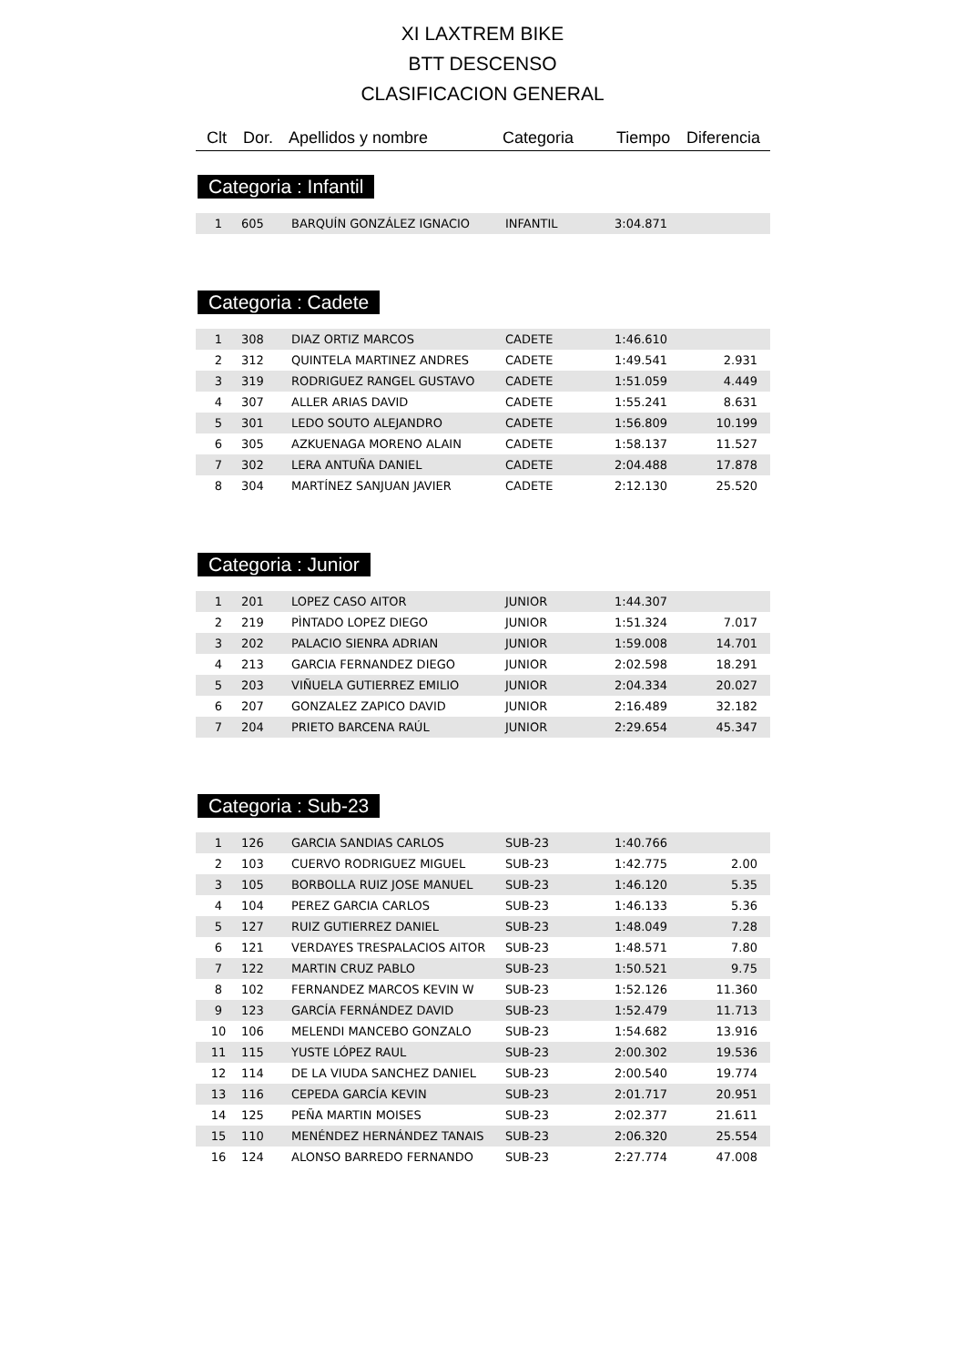XI LAXTREM BIKE
BTT DESCENSO
CLASIFICACION GENERAL
Clt Dor. Apellidos y nombre Categoria Tiempo Diferencia
Categoria : Infantil
| 1 | 605 | BARQUÍN GONZÁLEZ IGNACIO | INFANTIL | 3:04.871 | |
Categoria : Cadete
| 1 | 308 | DIAZ ORTIZ MARCOS | CADETE | 1:46.610 | |
| 2 | 312 | QUINTELA MARTINEZ ANDRES | CADETE | 1:49.541 | 2.931 |
| 3 | 319 | RODRIGUEZ RANGEL GUSTAVO | CADETE | 1:51.059 | 4.449 |
| 4 | 307 | ALLER ARIAS DAVID | CADETE | 1:55.241 | 8.631 |
| 5 | 301 | LEDO SOUTO ALEJANDRO | CADETE | 1:56.809 | 10.199 |
| 6 | 305 | AZKUENAGA MORENO ALAIN | CADETE | 1:58.137 | 11.527 |
| 7 | 302 | LERA ANTUÑA DANIEL | CADETE | 2:04.488 | 17.878 |
| 8 | 304 | MARTÍNEZ SANJUAN JAVIER | CADETE | 2:12.130 | 25.520 |
Categoria : Junior
| 1 | 201 | LOPEZ CASO AITOR | JUNIOR | 1:44.307 | |
| 2 | 219 | PÌNTADO LOPEZ DIEGO | JUNIOR | 1:51.324 | 7.017 |
| 3 | 202 | PALACIO SIENRA ADRIAN | JUNIOR | 1:59.008 | 14.701 |
| 4 | 213 | GARCIA FERNANDEZ DIEGO | JUNIOR | 2:02.598 | 18.291 |
| 5 | 203 | VIÑUELA GUTIERREZ EMILIO | JUNIOR | 2:04.334 | 20.027 |
| 6 | 207 | GONZALEZ ZAPICO DAVID | JUNIOR | 2:16.489 | 32.182 |
| 7 | 204 | PRIETO BARCENA RAÚL | JUNIOR | 2:29.654 | 45.347 |
Categoria : Sub-23
| 1 | 126 | GARCIA SANDIAS CARLOS | SUB-23 | 1:40.766 | |
| 2 | 103 | CUERVO RODRIGUEZ MIGUEL | SUB-23 | 1:42.775 | 2.00 |
| 3 | 105 | BORBOLLA RUIZ JOSE MANUEL | SUB-23 | 1:46.120 | 5.35 |
| 4 | 104 | PEREZ GARCIA CARLOS | SUB-23 | 1:46.133 | 5.36 |
| 5 | 127 | RUIZ GUTIERREZ DANIEL | SUB-23 | 1:48.049 | 7.28 |
| 6 | 121 | VERDAYES TRESPALACIOS AITOR | SUB-23 | 1:48.571 | 7.80 |
| 7 | 122 | MARTIN CRUZ PABLO | SUB-23 | 1:50.521 | 9.75 |
| 8 | 102 | FERNANDEZ MARCOS KEVIN W | SUB-23 | 1:52.126 | 11.360 |
| 9 | 123 | GARCÍA FERNÁNDEZ DAVID | SUB-23 | 1:52.479 | 11.713 |
| 10 | 106 | MELENDI MANCEBO GONZALO | SUB-23 | 1:54.682 | 13.916 |
| 11 | 115 | YUSTE LÓPEZ RAUL | SUB-23 | 2:00.302 | 19.536 |
| 12 | 114 | DE LA VIUDA SANCHEZ DANIEL | SUB-23 | 2:00.540 | 19.774 |
| 13 | 116 | CEPEDA GARCÍA KEVIN | SUB-23 | 2:01.717 | 20.951 |
| 14 | 125 | PEÑA MARTIN MOISES | SUB-23 | 2:02.377 | 21.611 |
| 15 | 110 | MENÉNDEZ HERNÁNDEZ TANAIS | SUB-23 | 2:06.320 | 25.554 |
| 16 | 124 | ALONSO BARREDO FERNANDO | SUB-23 | 2:27.774 | 47.008 |